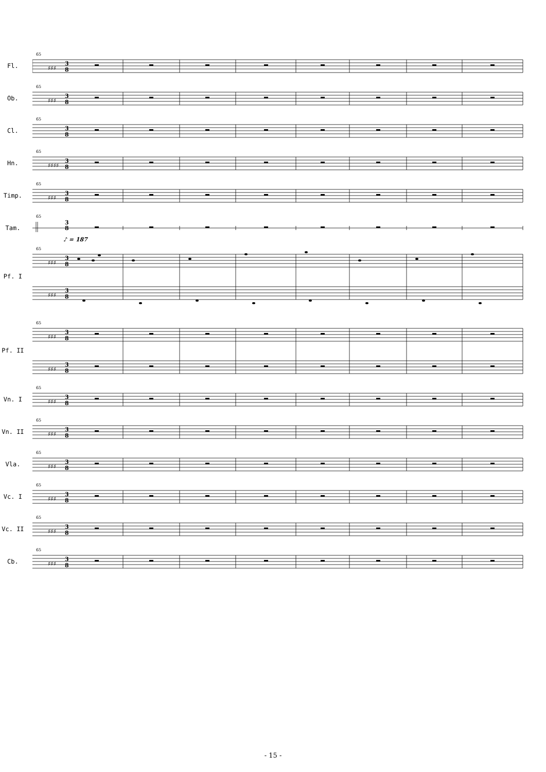Fl.
65
♯♯♯
3
8
Ob.
65
♯♯♯
3
8
Cl.
65
3
8
Hn.
65
♯♯♯♯
3
8
Timp.
65
♯♯♯
3
8
Tam.
65
3
8
♪ = 187
Pf. I
65
♯♯♯
♯♯♯
3
8
3
8
Pf. II
65
♯♯♯
♯♯♯
3
8
3
8
Vn. I
65
♯♯♯
3
8
Vn. II
65
♯♯♯
3
8
Vla.
65
♯♯♯
3
8
Vc. I
65
♯♯♯
3
8
Vc. II
65
♯♯♯
3
8
Cb.
65
♯♯♯
3
8
- 15 -